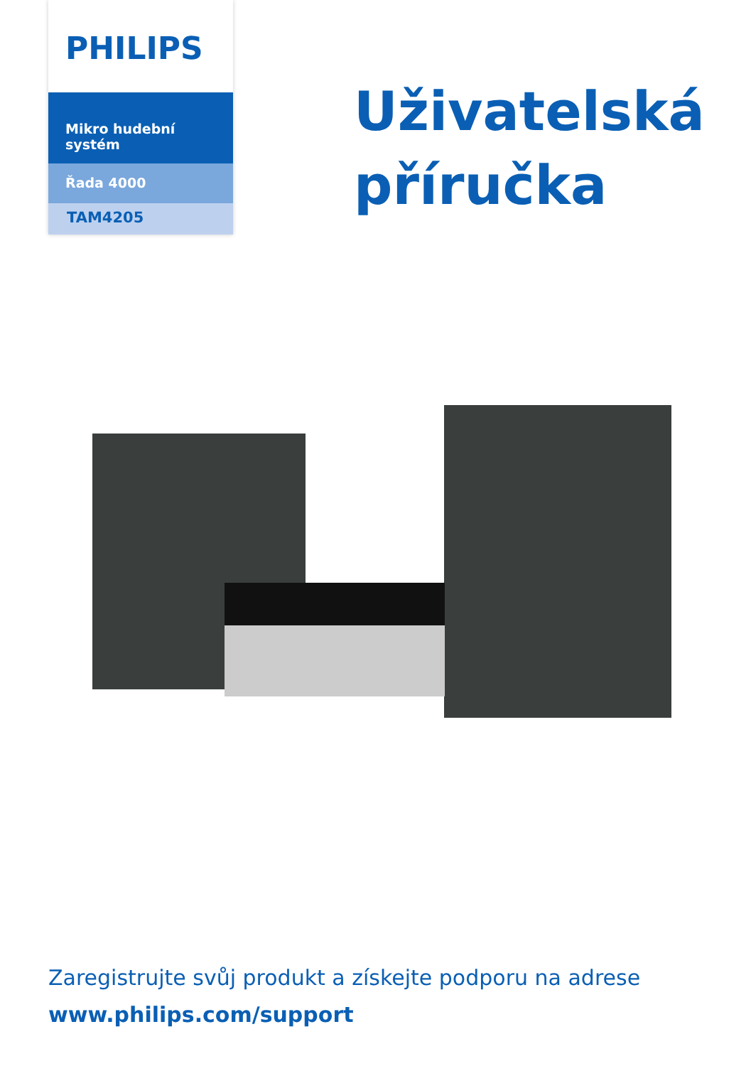PHILIPS
Mikro hudební systém
Řada 4000
TAM4205
Uživatelská
příručka
Zaregistrujte svůj produkt a získejte podporu na adrese
www.philips.com/support